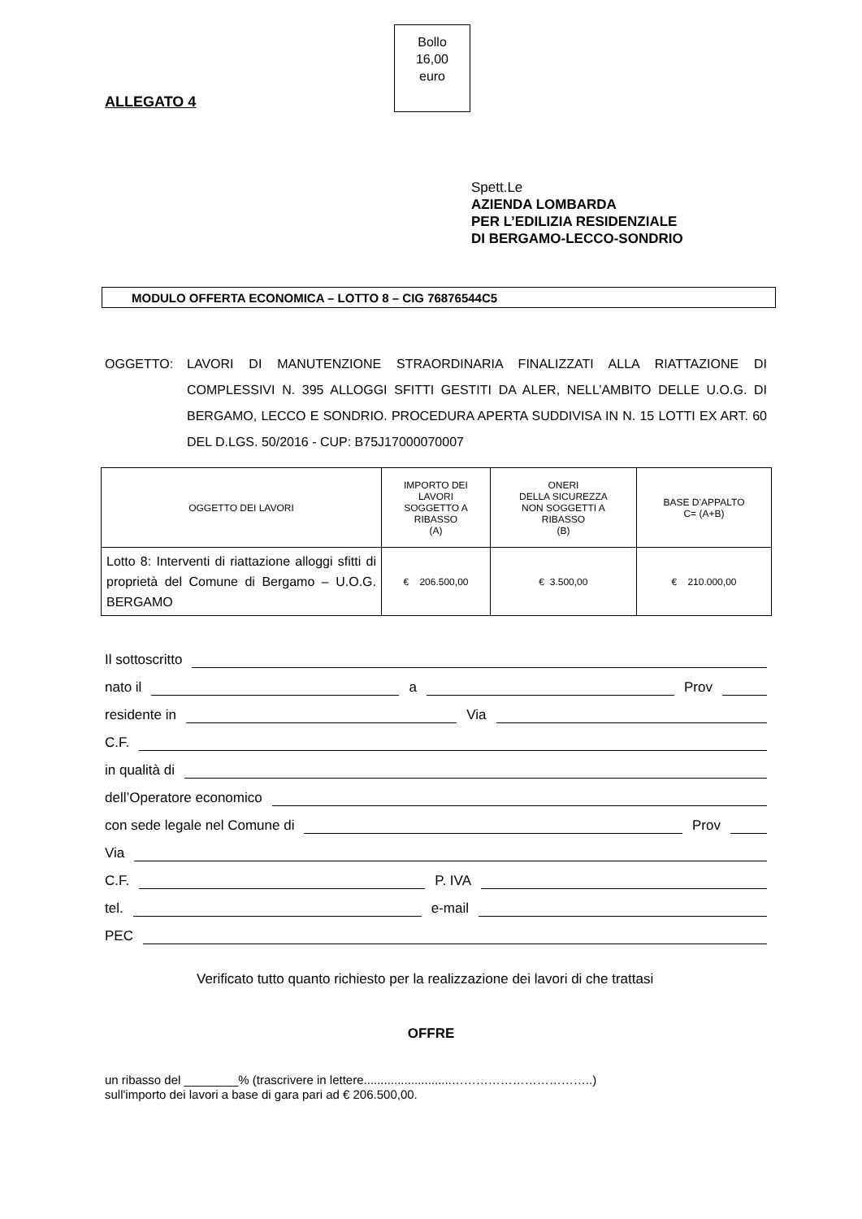ALLEGATO 4
Bollo
16,00
euro
Spett.Le
AZIENDA LOMBARDA
PER L’EDILIZIA RESIDENZIALE
DI BERGAMO-LECCO-SONDRIO
MODULO OFFERTA ECONOMICA – LOTTO 8 – CIG 76876544C5
OGGETTO: LAVORI DI MANUTENZIONE STRAORDINARIA FINALIZZATI ALLA RIATTAZIONE DI COMPLESSIVI N. 395 ALLOGGI SFITTI GESTITI DA ALER, NELL’AMBITO DELLE U.O.G. DI BERGAMO, LECCO E SONDRIO. PROCEDURA APERTA SUDDIVISA IN N. 15 LOTTI EX ART. 60 DEL D.LGS. 50/2016 - CUP: B75J17000070007
| OGGETTO DEI LAVORI | IMPORTO DEI LAVORI SOGGETTO A RIBASSO (A) | ONERI DELLA SICUREZZA NON SOGGETTI A RIBASSO (B) | BASE D’APPALTO C= (A+B) |
| --- | --- | --- | --- |
| Lotto 8: Interventi di riattazione alloggi sfitti di proprietà del Comune di Bergamo – U.O.G. BERGAMO | € 206.500,00 | € 3.500,00 | € 210.000,00 |
Il sottoscritto
nato il a Prov
residente in Via
C.F.
in qualità di
dell’Operatore economico
con sede legale nel Comune di Prov
Via
C.F. P. IVA
tel. e-mail
PEC
Verificato tutto quanto richiesto per la realizzazione dei lavori di che trattasi
OFFRE
un ribasso del ________% (trascrivere in lettere..........................……………………………..)
sull'importo dei lavori a base di gara pari ad € 206.500,00.